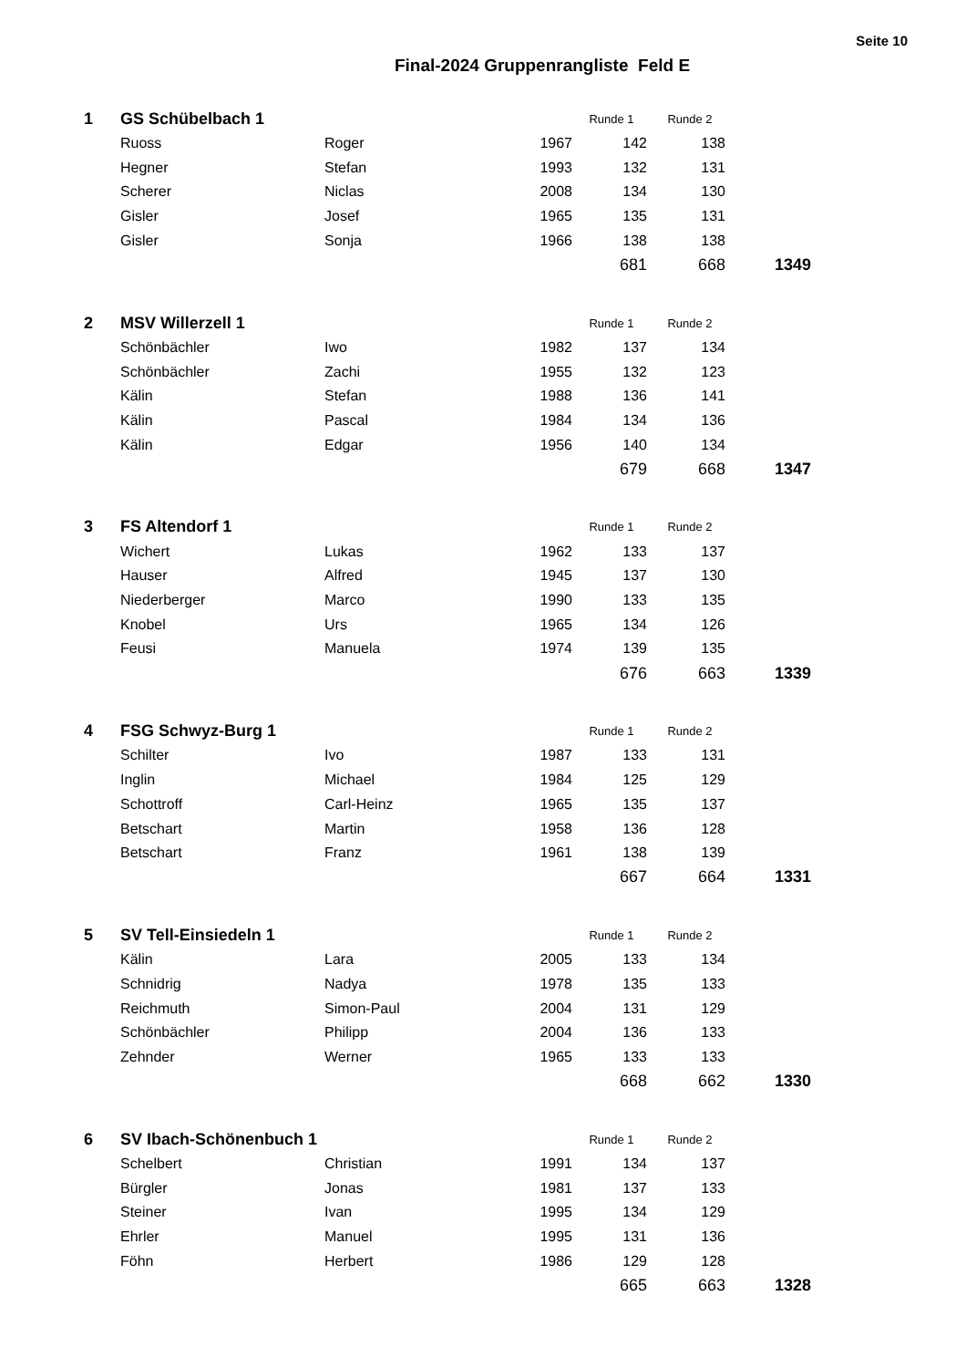Seite 10
Final-2024 Gruppenrangliste Feld E
| 1 | GS Schübelbach 1 | | | Runde 1 | Runde 2 | |
| | Ruoss | Roger | 1967 | 142 | 138 | |
| | Hegner | Stefan | 1993 | 132 | 131 | |
| | Scherer | Niclas | 2008 | 134 | 130 | |
| | Gisler | Josef | 1965 | 135 | 131 | |
| | Gisler | Sonja | 1966 | 138 | 138 | |
| | | | | 681 | 668 | 1349 |
| 2 | MSV Willerzell 1 | | | Runde 1 | Runde 2 | |
| | Schönbächler | Iwo | 1982 | 137 | 134 | |
| | Schönbächler | Zachi | 1955 | 132 | 123 | |
| | Kälin | Stefan | 1988 | 136 | 141 | |
| | Kälin | Pascal | 1984 | 134 | 136 | |
| | Kälin | Edgar | 1956 | 140 | 134 | |
| | | | | 679 | 668 | 1347 |
| 3 | FS Altendorf 1 | | | Runde 1 | Runde 2 | |
| | Wichert | Lukas | 1962 | 133 | 137 | |
| | Hauser | Alfred | 1945 | 137 | 130 | |
| | Niederberger | Marco | 1990 | 133 | 135 | |
| | Knobel | Urs | 1965 | 134 | 126 | |
| | Feusi | Manuela | 1974 | 139 | 135 | |
| | | | | 676 | 663 | 1339 |
| 4 | FSG Schwyz-Burg 1 | | | Runde 1 | Runde 2 | |
| | Schilter | Ivo | 1987 | 133 | 131 | |
| | Inglin | Michael | 1984 | 125 | 129 | |
| | Schottroff | Carl-Heinz | 1965 | 135 | 137 | |
| | Betschart | Martin | 1958 | 136 | 128 | |
| | Betschart | Franz | 1961 | 138 | 139 | |
| | | | | 667 | 664 | 1331 |
| 5 | SV Tell-Einsiedeln 1 | | | Runde 1 | Runde 2 | |
| | Kälin | Lara | 2005 | 133 | 134 | |
| | Schnidrig | Nadya | 1978 | 135 | 133 | |
| | Reichmuth | Simon-Paul | 2004 | 131 | 129 | |
| | Schönbächler | Philipp | 2004 | 136 | 133 | |
| | Zehnder | Werner | 1965 | 133 | 133 | |
| | | | | 668 | 662 | 1330 |
| 6 | SV Ibach-Schönenbuch 1 | | | Runde 1 | Runde 2 | |
| | Schelbert | Christian | 1991 | 134 | 137 | |
| | Bürgler | Jonas | 1981 | 137 | 133 | |
| | Steiner | Ivan | 1995 | 134 | 129 | |
| | Ehrler | Manuel | 1995 | 131 | 136 | |
| | Föhn | Herbert | 1986 | 129 | 128 | |
| | | | | 665 | 663 | 1328 |